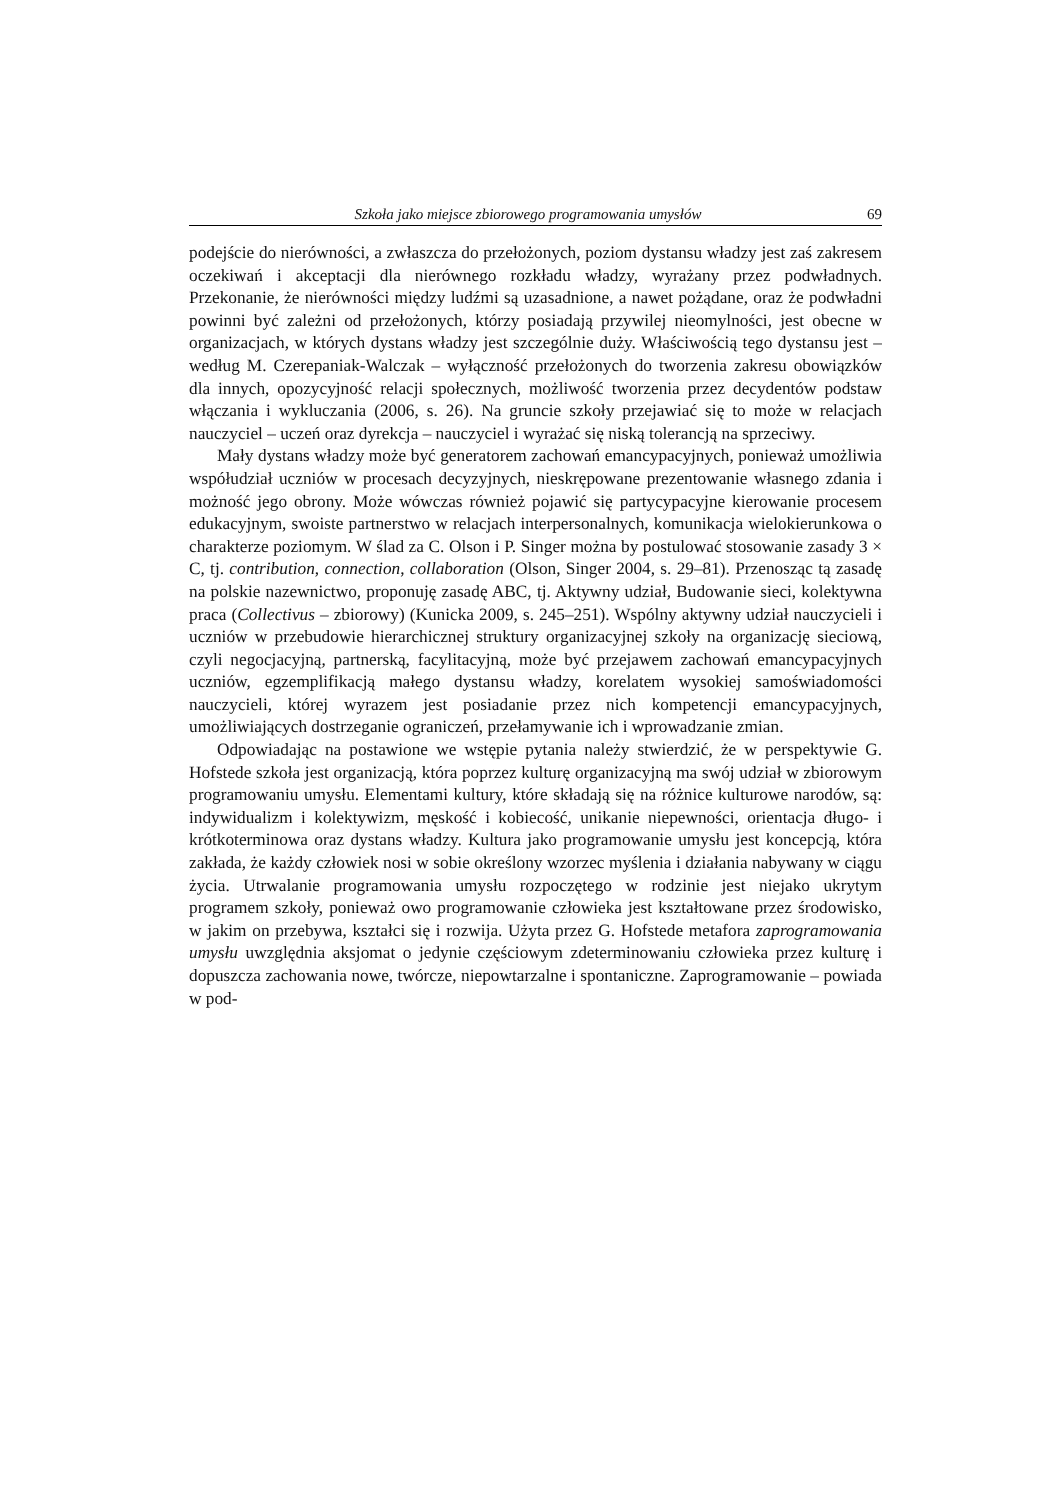Szkoła jako miejsce zbiorowego programowania umysłów 69
podejście do nierówności, a zwłaszcza do przełożonych, poziom dystansu władzy jest zaś zakresem oczekiwań i akceptacji dla nierównego rozkładu władzy, wyrażany przez podwładnych. Przekonanie, że nierówności między ludźmi są uzasadnione, a nawet pożądane, oraz że podwładni powinni być zależni od przełożonych, którzy posiadają przywilej nieomylności, jest obecne w organizacjach, w których dystans władzy jest szczególnie duży. Właściwością tego dystansu jest – według M. Czerepaniak-Walczak – wyłączność przełożonych do tworzenia zakresu obowiązków dla innych, opozycyjność relacji społecznych, możliwość tworzenia przez decydentów podstaw włączania i wykluczania (2006, s. 26). Na gruncie szkoły przejawiać się to może w relacjach nauczyciel – uczeń oraz dyrekcja – nauczyciel i wyrażać się niską tolerancją na sprzeciwy.
Mały dystans władzy może być generatorem zachowań emancypacyjnych, ponieważ umożliwia współudział uczniów w procesach decyzyjnych, nieskrępowane prezentowanie własnego zdania i możność jego obrony. Może wówczas również pojawić się partycypacyjne kierowanie procesem edukacyjnym, swoiste partnerstwo w relacjach interpersonalnych, komunikacja wielokierunkowa o charakterze poziomym. W ślad za C. Olson i P. Singer można by postulować stosowanie zasady 3 × C, tj. contribution, connection, collaboration (Olson, Singer 2004, s. 29–81). Przenosząc tą zasadę na polskie nazewnictwo, proponuję zasadę ABC, tj. Aktywny udział, Budowanie sieci, kolektywna praca (Collectivus – zbiorowy) (Kunicka 2009, s. 245–251). Wspólny aktywny udział nauczycieli i uczniów w przebudowie hierarchicznej struktury organizacyjnej szkoły na organizację sieciową, czyli negocjacyjną, partnerską, facylitacyjną, może być przejawem zachowań emancypacyjnych uczniów, egzemplifikacją małego dystansu władzy, korelatem wysokiej samoświadomości nauczycieli, której wyrazem jest posiadanie przez nich kompetencji emancypacyjnych, umożliwiających dostrzeganie ograniczeń, przełamywanie ich i wprowadzanie zmian.
Odpowiadając na postawione we wstępie pytania należy stwierdzić, że w perspektywie G. Hofstede szkoła jest organizacją, która poprzez kulturę organizacyjną ma swój udział w zbiorowym programowaniu umysłu. Elementami kultury, które składają się na różnice kulturowe narodów, są: indywidualizm i kolektywizm, męskość i kobiecość, unikanie niepewności, orientacja długo- i krótkoterminowa oraz dystans władzy. Kultura jako programowanie umysłu jest koncepcją, która zakłada, że każdy człowiek nosi w sobie określony wzorzec myślenia i działania nabywany w ciągu życia. Utrwalanie programowania umysłu rozpoczętego w rodzinie jest niejako ukrytym programem szkoły, ponieważ owo programowanie człowieka jest kształtowane przez środowisko, w jakim on przebywa, kształci się i rozwija. Użyta przez G. Hofstede metafora zaprogramowania umysłu uwzględnia aksjomat o jedynie częściowym zdeterminowaniu człowieka przez kulturę i dopuszcza zachowania nowe, twórcze, niepowtarzalne i spontaniczne. Zaprogramowanie – powiada w pod-